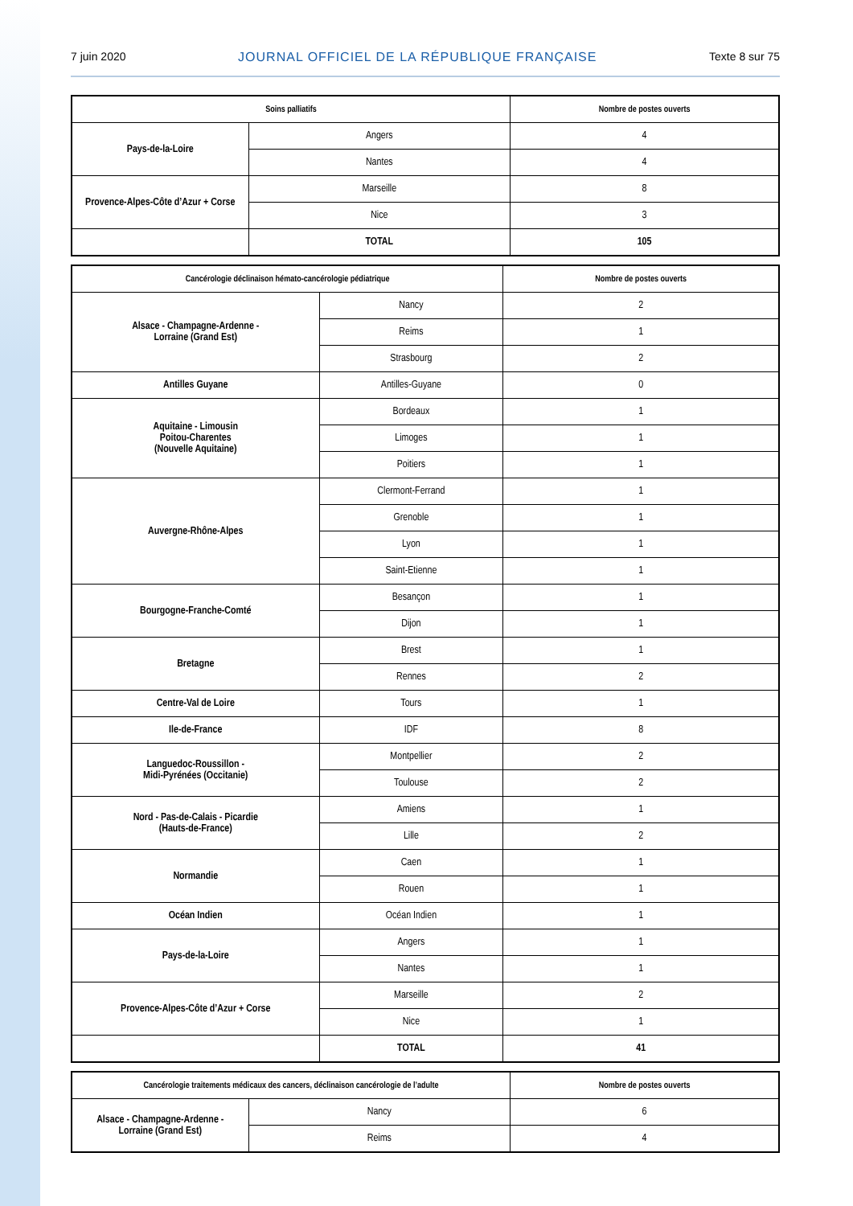7 juin 2020 JOURNAL OFFICIEL DE LA RÉPUBLIQUE FRANÇAISE Texte 8 sur 75
| Soins palliatifs | | Nombre de postes ouverts |
| --- | --- | --- |
| Pays-de-la-Loire | Angers | 4 |
| | Nantes | 4 |
| Provence-Alpes-Côte d’Azur + Corse | Marseille | 8 |
| | Nice | 3 |
| | TOTAL | 105 |
| Cancérologie déclinaison hémato-cancérologie pédiatrique | | Nombre de postes ouverts |
| --- | --- | --- |
| Alsace - Champagne-Ardenne - Lorraine (Grand Est) | Nancy | 2 |
| | Reims | 1 |
| | Strasbourg | 2 |
| Antilles Guyane | Antilles-Guyane | 0 |
| Aquitaine - Limousin Poitou-Charentes (Nouvelle Aquitaine) | Bordeaux | 1 |
| | Limoges | 1 |
| | Poitiers | 1 |
| Auvergne-Rhône-Alpes | Clermont-Ferrand | 1 |
| | Grenoble | 1 |
| | Lyon | 1 |
| | Saint-Etienne | 1 |
| Bourgogne-Franche-Comté | Besançon | 1 |
| | Dijon | 1 |
| Bretagne | Brest | 1 |
| | Rennes | 2 |
| Centre-Val de Loire | Tours | 1 |
| Ile-de-France | IDF | 8 |
| Languedoc-Roussillon - Midi-Pyrénées (Occitanie) | Montpellier | 2 |
| | Toulouse | 2 |
| Nord - Pas-de-Calais - Picardie (Hauts-de-France) | Amiens | 1 |
| | Lille | 2 |
| Normandie | Caen | 1 |
| | Rouen | 1 |
| Océan Indien | Océan Indien | 1 |
| Pays-de-la-Loire | Angers | 1 |
| | Nantes | 1 |
| Provence-Alpes-Côte d’Azur + Corse | Marseille | 2 |
| | Nice | 1 |
| | TOTAL | 41 |
| Cancérologie traitements médicaux des cancers, déclinaison cancérologie de l’adulte | | Nombre de postes ouverts |
| --- | --- | --- |
| Alsace - Champagne-Ardenne - Lorraine (Grand Est) | Nancy | 6 |
| | Reims | 4 |